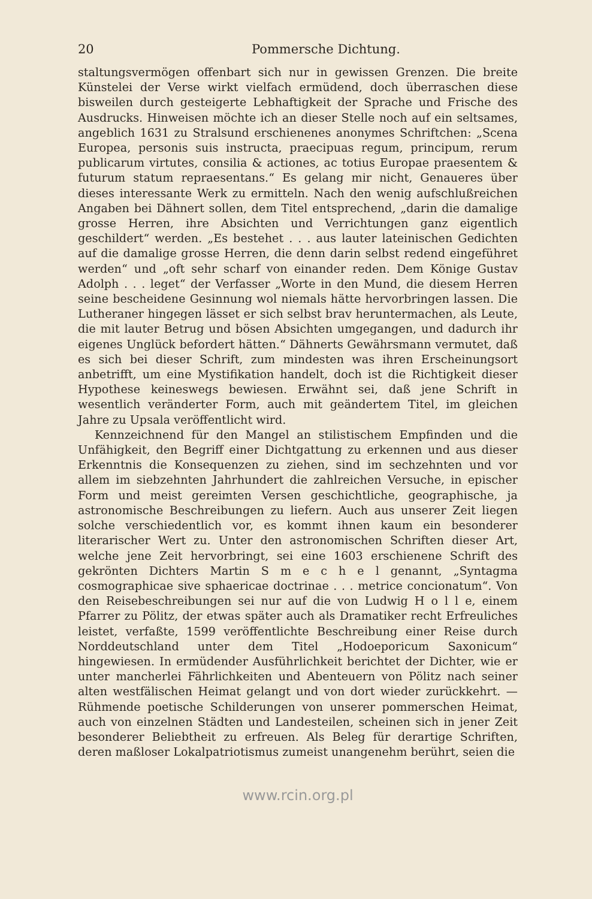20 Pommersche Dichtung.
staltungsvermögen offenbart sich nur in gewissen Grenzen. Die breite Künstelei der Verse wirkt vielfach ermüdend, doch überraschen diese bisweilen durch gesteigerte Lebhaftigkeit der Sprache und Frische des Ausdrucks. Hinweisen möchte ich an dieser Stelle noch auf ein seltsames, angeblich 1631 zu Stralsund erschienenes anonymes Schriftchen: „Scena Europea, personis suis instructa, praecipuas regum, principum, rerum publicarum virtutes, consilia & actiones, ac totius Europae praesentem & futurum statum repraesentans.“ Es gelang mir nicht, Genaueres über dieses interessante Werk zu ermitteln. Nach den wenig aufschlußreichen Angaben bei Dähnert sollen, dem Titel entsprechend, „darin die damalige grosse Herren, ihre Absichten und Verrichtungen ganz eigentlich geschildert“ werden. „Es bestehet . . . aus lauter lateinischen Gedichten auf die damalige grosse Herren, die denn darin selbst redend eingeführet werden“ und „oft sehr scharf von einander reden. Dem Könige Gustav Adolph . . . leget“ der Verfasser „Worte in den Mund, die diesem Herren seine bescheidene Gesinnung wol niemals hätte hervorbringen lassen. Die Lutheraner hingegen lässet er sich selbst brav heruntermachen, als Leute, die mit lauter Betrug und bösen Absichten umgegangen, und dadurch ihr eigenes Unglück befordert hätten.“ Dähnerts Gewährsmann vermutet, daß es sich bei dieser Schrift, zum mindesten was ihren Erscheinungsort anbetrifft, um eine Mystifikation handelt, doch ist die Richtigkeit dieser Hypothese keineswegs bewiesen. Erwähnt sei, daß jene Schrift in wesentlich veränderter Form, auch mit geändertem Titel, im gleichen Jahre zu Upsala veröffentlicht wird.
Kennzeichnend für den Mangel an stilistischem Empfinden und die Unfähigkeit, den Begriff einer Dichtgattung zu erkennen und aus dieser Erkenntnis die Konsequenzen zu ziehen, sind im sechzehnten und vor allem im siebzehnten Jahrhundert die zahlreichen Versuche, in epischer Form und meist gereimten Versen geschichtliche, geographische, ja astronomische Beschreibungen zu liefern. Auch aus unserer Zeit liegen solche verschiedentlich vor, es kommt ihnen kaum ein besonderer literarischer Wert zu. Unter den astronomischen Schriften dieser Art, welche jene Zeit hervorbringt, sei eine 1603 erschienene Schrift des gekrönten Dichters Martin S m e c h e l genannt, „Syntagma cosmographicae sive sphaericae doctrinae . . . metrice concionatum“. Von den Reisebeschreibungen sei nur auf die von Ludwig H o l l e, einem Pfarrer zu Pölitz, der etwas später auch als Dramatiker recht Erfreuliches leistet, verfaßte, 1599 veröffentlichte Beschreibung einer Reise durch Norddeutschland unter dem Titel „Hodoeporicum Saxonicum“ hingewiesen. In ermüdender Ausführlichkeit berichtet der Dichter, wie er unter mancherlei Fährlichkeiten und Abenteuern von Pölitz nach seiner alten westfälischen Heimat gelangt und von dort wieder zurückkehrt. — Rühmende poetische Schilderungen von unserer pommerschen Heimat, auch von einzelnen Städten und Landesteilen, scheinen sich in jener Zeit besonderer Beliebtheit zu erfreuen. Als Beleg für derartige Schriften, deren maßloser Lokalpatriotismus zumeist unangenehm berührt, seien die
www.rcin.org.pl